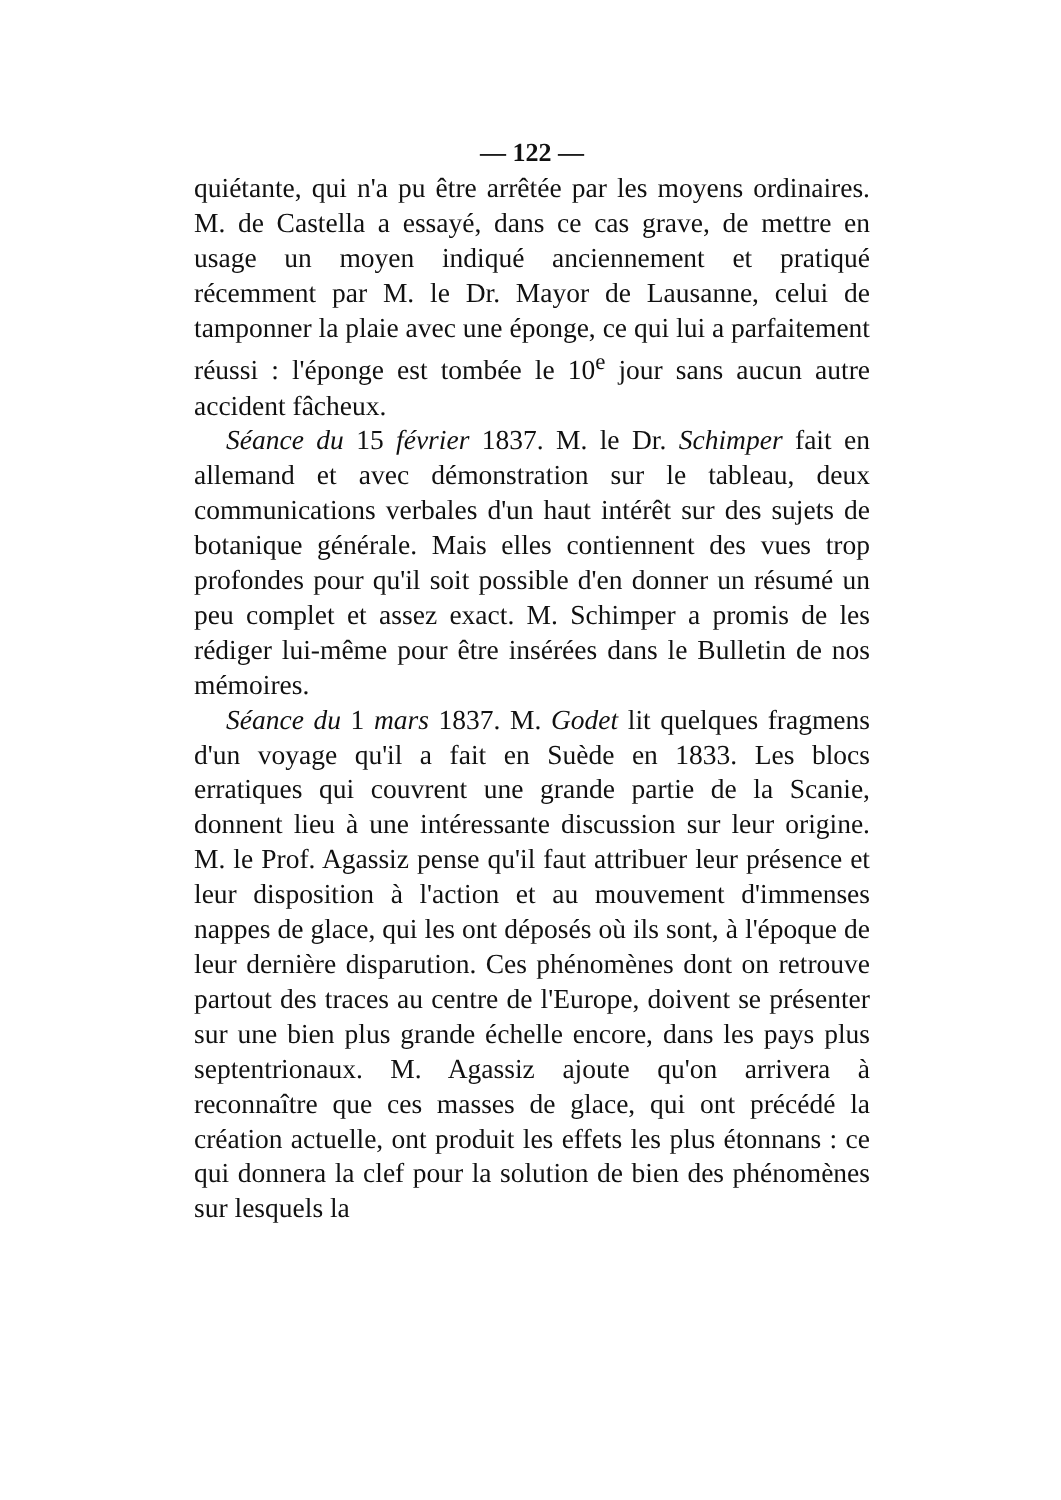— 122 —
quiétante, qui n'a pu être arrêtée par les moyens ordinaires. M. de Castella a essayé, dans ce cas grave, de mettre en usage un moyen indiqué anciennement et pratiqué récemment par M. le Dr. Mayor de Lausanne, celui de tamponner la plaie avec une éponge, ce qui lui a parfaitement réussi : l'éponge est tombée le 10<sup>e</sup> jour sans aucun autre accident fâcheux.
Séance du 15 février 1837. M. le Dr. Schimper fait en allemand et avec démonstration sur le tableau, deux communications verbales d'un haut intérêt sur des sujets de botanique générale. Mais elles contiennent des vues trop profondes pour qu'il soit possible d'en donner un résumé un peu complet et assez exact. M. Schimper a promis de les rédiger lui-même pour être insérées dans le Bulletin de nos mémoires.
Séance du 1 mars 1837. M. Godet lit quelques fragmens d'un voyage qu'il a fait en Suède en 1833. Les blocs erratiques qui couvrent une grande partie de la Scanie, donnent lieu à une intéressante discussion sur leur origine. M. le Prof. Agassiz pense qu'il faut attribuer leur présence et leur disposition à l'action et au mouvement d'immenses nappes de glace, qui les ont déposés où ils sont, à l'époque de leur dernière disparution. Ces phénomènes dont on retrouve partout des traces au centre de l'Europe, doivent se présenter sur une bien plus grande échelle encore, dans les pays plus septentrionaux. M. Agassiz ajoute qu'on arrivera à reconnaître que ces masses de glace, qui ont précédé la création actuelle, ont produit les effets les plus étonnans : ce qui donnera la clef pour la solution de bien des phénomènes sur lesquels la